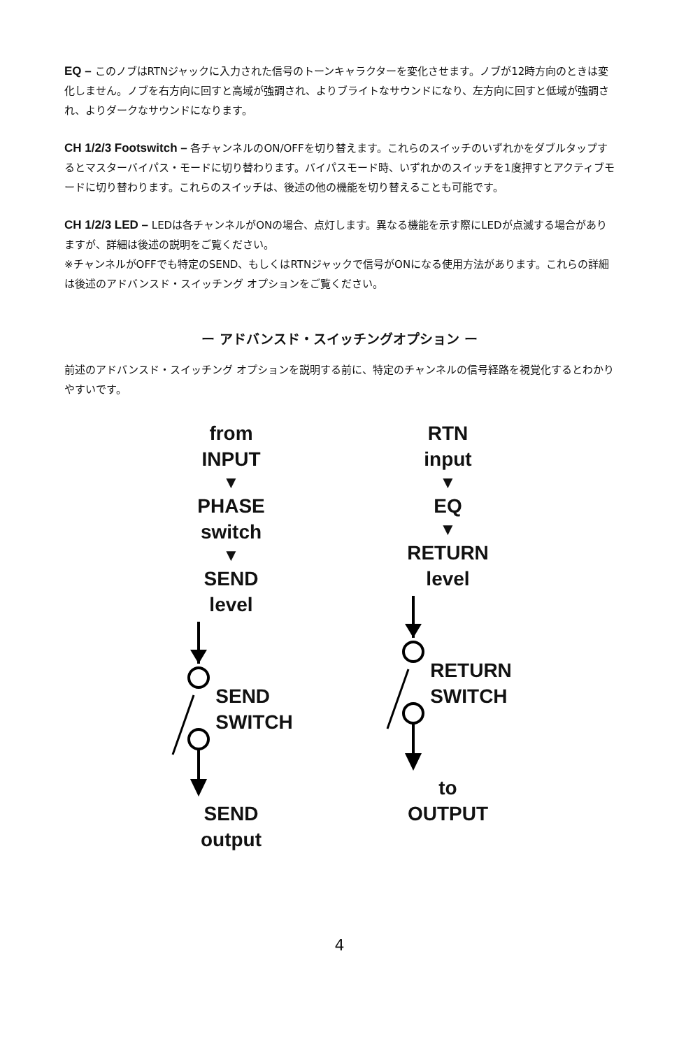EQ – このノブはRTNジャックに入力された信号のトーンキャラクターを変化させます。ノブが12時方向のときは変化しません。ノブを右方向に回すと高域が強調され、よりブライトなサウンドになり、左方向に回すと低域が強調され、よりダークなサウンドになります。
CH 1/2/3 Footswitch – 各チャンネルのON/OFFを切り替えます。これらのスイッチのいずれかをダブルタップするとマスターバイパス・モードに切り替わります。バイパスモード時、いずれかのスイッチを1度押すとアクティブモードに切り替わります。これらのスイッチは、後述の他の機能を切り替えることも可能です。
CH 1/2/3 LED – LEDは各チャンネルがONの場合、点灯します。異なる機能を示す際にLEDが点滅する場合がありますが、詳細は後述の説明をご覧ください。
※チャンネルがOFFでも特定のSEND、もしくはRTNジャックで信号がONになる使用方法があります。これらの詳細は後述のアドバンスド・スイッチング オプションをご覧ください。
ー アドバンスド・スイッチングオプション ー
前述のアドバンスド・スイッチング オプションを説明する前に、特定のチャンネルの信号経路を視覚化するとわかりやすいです。
from
INPUT
▼
PHASE
switch
▼
SEND
level
SEND
SWITCH
SEND
output
RTN
input
▼
EQ
▼
RETURN
level
RETURN
SWITCH
to
OUTPUT
4